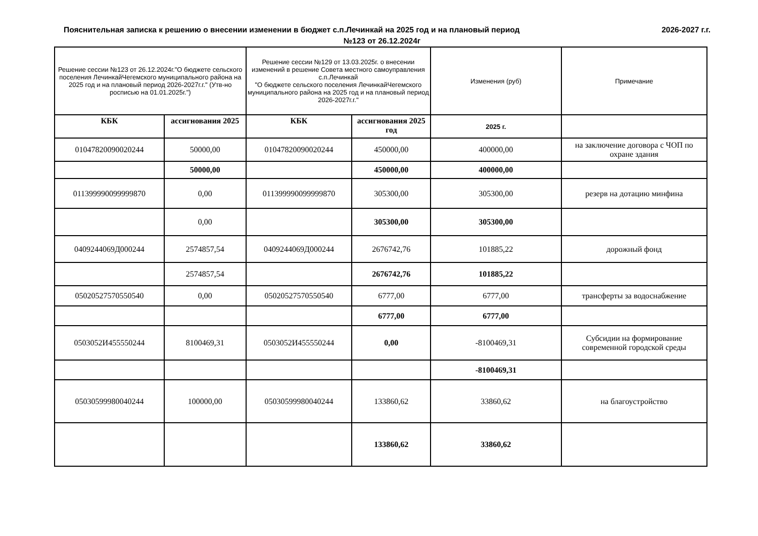Пояснительная записка к решению о внесении изменении в бюджет с.п.Лечинкай на 2025 год и на плановый период 2026-2027 г.г.
№123 от 26.12.2024г
| Решение сессии №123 от 26.12.2024г."О бюджете сельского поселения ЛечинкайЧегемского муниципального района на 2025 год и на плановый период 2026-2027г.г." (Утв-но росписью на 01.01.2025г.") | | Решение сессии №129 от 13.03.2025г. о внесении изменений в решение Совета местного самоуправления с.п.Лечинкай "О бюджете сельского поселения ЛечинкайЧегемского муниципального района на 2025 год и на плановый период 2026-2027г.г." | | Изменения (руб) | Примечание |
| КБК | ассигнования 2025 | КБК | ассигнования 2025 год | 2025 г. | |
| 01047820090020244 | 50000,00 | 01047820090020244 | 450000,00 | 400000,00 | на заключение договора с ЧОП по охране здания |
| | 50000,00 | | 450000,00 | 400000,00 | |
| 011399990099999870 | 0,00 | 011399990099999870 | 305300,00 | 305300,00 | резерв на дотацию минфина |
| | 0,00 | | 305300,00 | 305300,00 | |
| 0409244069Д000244 | 2574857,54 | 0409244069Д000244 | 2676742,76 | 101885,22 | дорожный фонд |
| | 2574857,54 | | 2676742,76 | 101885,22 | |
| 05020527570550540 | 0,00 | 05020527570550540 | 6777,00 | 6777,00 | трансферты за водоснабжение |
| | | | 6777,00 | 6777,00 | |
| 0503052И455550244 | 8100469,31 | 0503052И455550244 | 0,00 | -8100469,31 | Субсидии на формирование современной городской среды |
| | | | | -8100469,31 | |
| 05030599980040244 | 100000,00 | 05030599980040244 | 133860,62 | 33860,62 | на благоустройство |
| | | | 133860,62 | 33860,62 | |